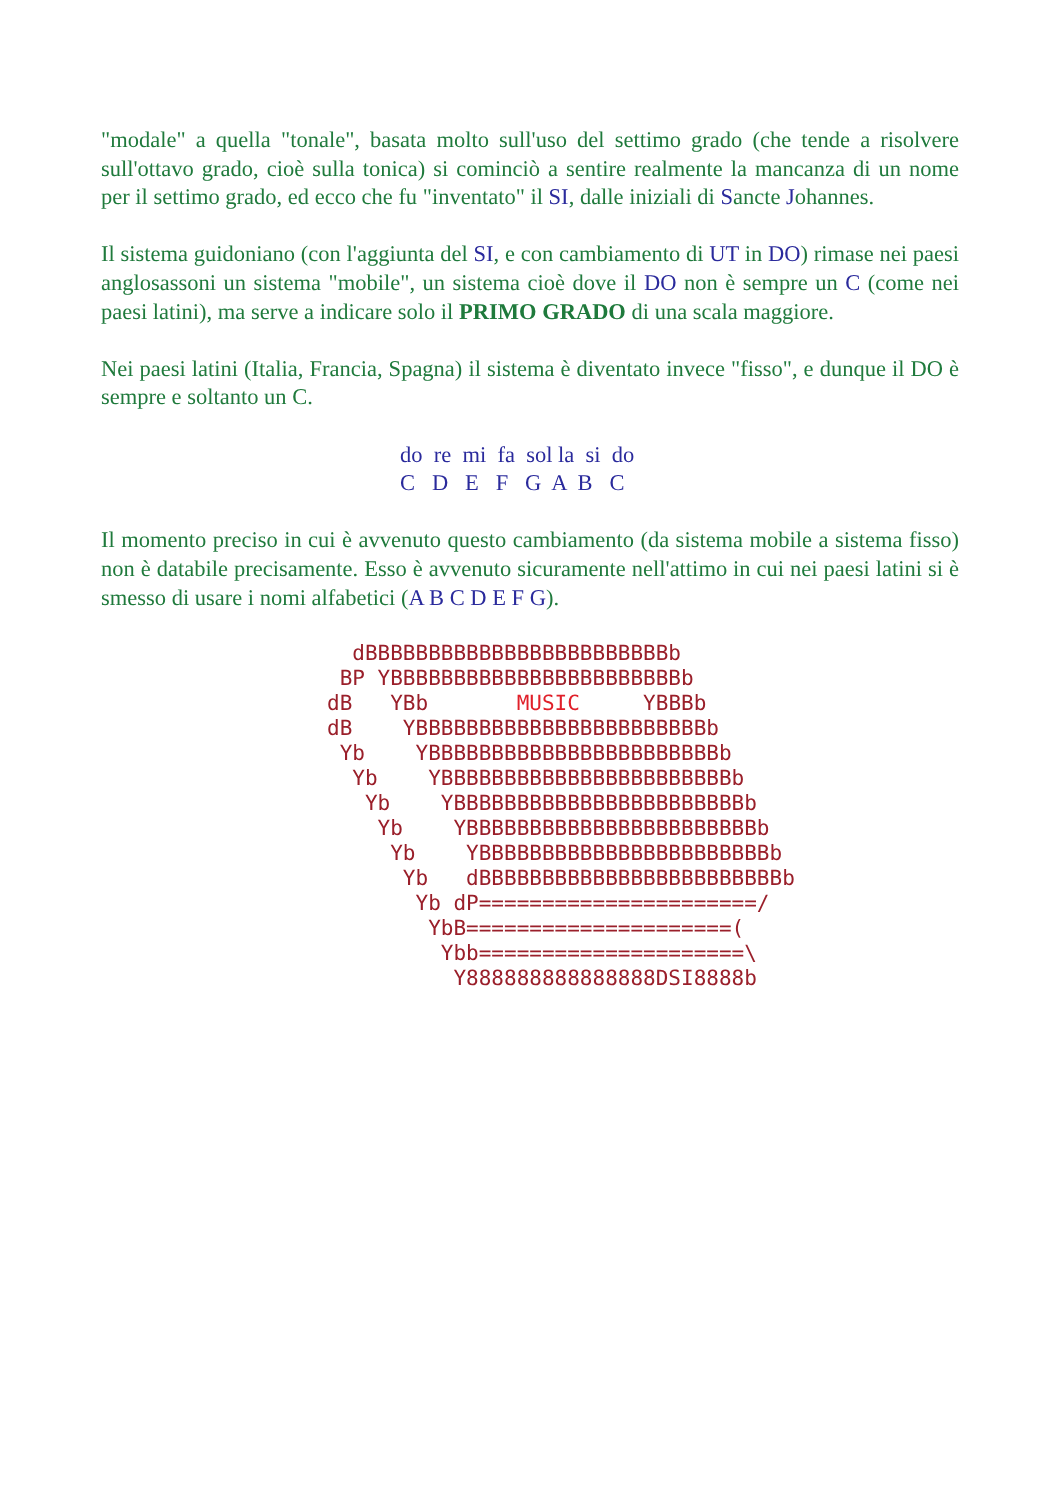"modale" a quella "tonale", basata molto sull'uso del settimo grado (che tende a risolvere sull'ottavo grado, cioè sulla tonica) si cominciò a sentire realmente la mancanza di un nome per il settimo grado, ed ecco che fu "inventato" il SI, dalle iniziali di Sancte Johannes.
Il sistema guidoniano (con l'aggiunta del SI, e con cambiamento di UT in DO) rimase nei paesi anglosassoni un sistema "mobile", un sistema cioè dove il DO non è sempre un C (come nei paesi latini), ma serve a indicare solo il PRIMO GRADO di una scala maggiore.
Nei paesi latini (Italia, Francia, Spagna) il sistema è diventato invece "fisso", e dunque il DO è sempre e soltanto un C.
do re mi fa sol la si do C D E F G A B C
Il momento preciso in cui è avvenuto questo cambiamento (da sistema mobile a sistema fisso) non è databile precisamente. Esso è avvenuto sicuramente nell'attimo in cui nei paesi latini si è smesso di usare i nomi alfabetici (A B C D E F G).
  dBBBBBBBBBBBBBBBBBBBBBBBBb
 BP YBBBBBBBBBBBBBBBBBBBBBBBb
dB   YBb       MUSIC     YBBBb
dB    YBBBBBBBBBBBBBBBBBBBBBBBb
 Yb    YBBBBBBBBBBBBBBBBBBBBBBBb
  Yb    YBBBBBBBBBBBBBBBBBBBBBBBb
   Yb    YBBBBBBBBBBBBBBBBBBBBBBBb
    Yb    YBBBBBBBBBBBBBBBBBBBBBBBb
     Yb    YBBBBBBBBBBBBBBBBBBBBBBBb
      Yb   dBBBBBBBBBBBBBBBBBBBBBBBBb
       Yb dP======================/
        YbB=====================(
         Ybb=====================\
          Y888888888888888DSI8888b